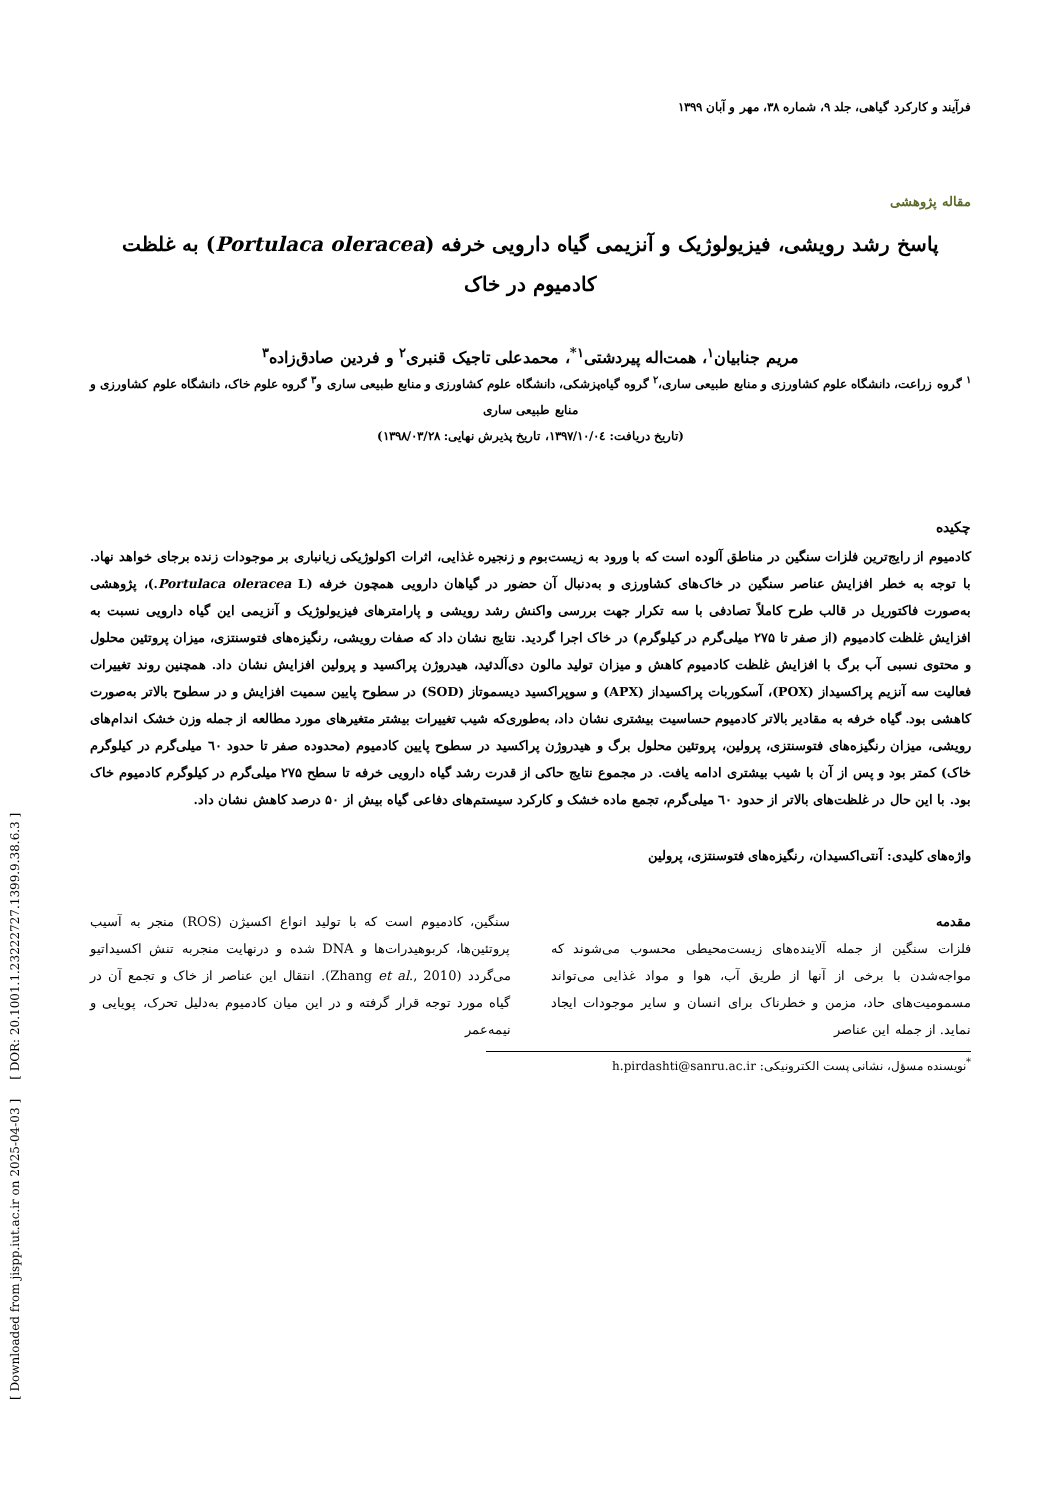[ Downloaded from jispp.iut.ac.ir on 2025-04-03 ] [ DOR: 20.1001.1.23222727.1399.9.38.6.3 ]
فرآیند و کارکرد گیاهی، جلد ۹، شماره ۳۸، مهر و آبان ۱۳۹۹
مقاله پژوهشی
پاسخ رشد رویشی، فیزیولوژیک و آنزیمی گیاه دارویی خرفه (Portulaca oleracea) به غلظت کادمیوم در خاک
مریم جنابیان<sup>۱</sup>، همت‌اله پیردشتی<sup>۱*</sup>، محمدعلی تاجیک قنبری<sup>۲</sup> و فردین صادق‌زاده<sup>۳</sup>
<sup>۱</sup> گروه زراعت، دانشگاه علوم کشاورزی و منابع طبیعی ساری،<sup>۲</sup> گروه گیاه‌پزشکی، دانشگاه علوم کشاورزی و منابع طبیعی ساری و<sup>۳</sup> گروه علوم خاک، دانشگاه علوم کشاورزی و منابع طبیعی ساری
(تاریخ دریافت: ۱۳۹۷/۱۰/۰٤، تاریخ پذیرش نهایی: ۱۳۹۸/۰۳/۲۸)
چکیده
کادمیوم از رایج‌ترین فلزات سنگین در مناطق آلوده است که با ورود به زیست‌بوم و زنجیره غذایی، اثرات اکولوژیکی زیانباری بر موجودات زنده برجای خواهد نهاد. با توجه به خطر افزایش عناصر سنگین در خاک‌های کشاورزی و به‌دنبال آن حضور در گیاهان دارویی همچون خرفه (Portulaca oleracea L.)، پژوهشی به‌صورت فاکتوریل در قالب طرح کاملاً تصادفی با سه تکرار جهت بررسی واکنش رشد رویشی و پارامترهای فیزیولوژیک و آنزیمی این گیاه دارویی نسبت به افزایش غلظت کادمیوم (از صفر تا ۲۷۵ میلی‌گرم در کیلوگرم) در خاک اجرا گردید. نتایج نشان داد که صفات رویشی، رنگیزه‌های فتوسنتزی، میزان پروتئین محلول و محتوی نسبی آب برگ با افزایش غلظت کادمیوم کاهش و میزان تولید مالون دی‌آلدئید، هیدروژن پراکسید و پرولین افزایش نشان داد. همچنین روند تغییرات فعالیت سه آنزیم پراکسیداز (POX)، آسکوربات پراکسیداز (APX) و سوپراکسید دیسموتاز (SOD) در سطوح پایین سمیت افزایش و در سطوح بالاتر به‌صورت کاهشی بود. گیاه خرفه به مقادیر بالاتر کادمیوم حساسیت بیشتری نشان داد، به‌طوری‌که شیب تغییرات بیشتر متغیرهای مورد مطالعه از جمله وزن خشک اندام‌های رویشی، میزان رنگیزه‌های فتوسنتزی، پرولین، پروتئین محلول برگ و هیدروژن پراکسید در سطوح پایین کادمیوم (محدوده صفر تا حدود ٦٠ میلی‌گرم در کیلوگرم خاک) کمتر بود و پس از آن با شیب بیشتری ادامه یافت. در مجموع نتایج حاکی از قدرت رشد گیاه دارویی خرفه تا سطح ۲۷۵ میلی‌گرم در کیلوگرم کادمیوم خاک بود. با این حال در غلظت‌های بالاتر از حدود ٦٠ میلی‌گرم، تجمع ماده خشک و کارکرد سیستم‌های دفاعی گیاه بیش از ۵۰ درصد کاهش نشان داد.
واژه‌های کلیدی: آنتی‌اکسیدان، رنگیزه‌های فتوسنتزی، پرولین
مقدمه
فلزات سنگین از جمله آلاینده‌های زیست‌محیطی محسوب می‌شوند که مواجه‌شدن با برخی از آنها از طریق آب، هوا و مواد غذایی می‌تواند مسمومیت‌های حاد، مزمن و خطرناک برای انسان و سایر موجودات ایجاد نماید. از جمله این عناصر
سنگین، کادمیوم است که با تولید انواع اکسیژن (ROS) منجر به آسیب پروتئین‌ها، کربوهیدرات‌ها و DNA شده و درنهایت منجربه تنش اکسیداتیو می‌گردد (Zhang et al., 2010). انتقال این عناصر از خاک و تجمع آن در گیاه مورد توجه قرار گرفته و در این میان کادمیوم به‌دلیل تحرک، پویایی و نیمه‌عمر
<sup>*</sup> نویسنده مسؤل، نشانی پست الکترونیکی: h.pirdashti@sanru.ac.ir